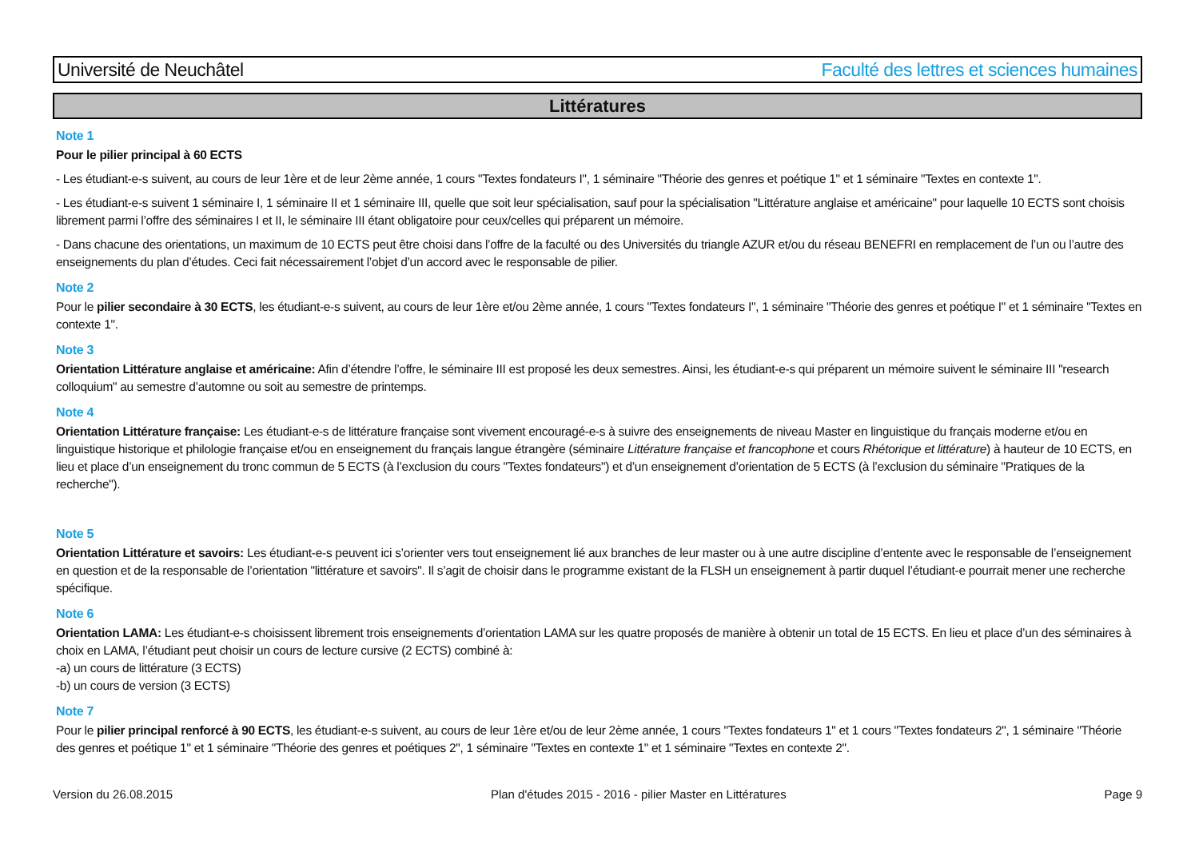Université de Neuchâtel Faculté des lettres et sciences humaines
Littératures
Note 1
Pour le pilier principal à 60 ECTS
- Les étudiant-e-s suivent, au cours de leur 1ère et de leur 2ème année, 1 cours "Textes fondateurs I", 1 séminaire "Théorie des genres et poétique 1" et 1 séminaire "Textes en contexte 1".
- Les étudiant-e-s suivent 1 séminaire I, 1 séminaire II et 1 séminaire III, quelle que soit leur spécialisation, sauf pour la spécialisation "Littérature anglaise et américaine" pour laquelle 10 ECTS sont choisis librement parmi l’offre des séminaires I et II, le séminaire III étant obligatoire pour ceux/celles qui préparent un mémoire.
- Dans chacune des orientations, un maximum de 10 ECTS peut être choisi dans l’offre de la faculté ou des Universités du triangle AZUR et/ou du réseau BENEFRI en remplacement de l’un ou l’autre des enseignements du plan d’études. Ceci fait nécessairement l’objet d’un accord avec le responsable de pilier.
Note 2
Pour le pilier secondaire à 30 ECTS, les étudiant-e-s suivent, au cours de leur 1ère et/ou 2ème année, 1 cours "Textes fondateurs I", 1 séminaire "Théorie des genres et poétique I" et 1 séminaire "Textes en contexte 1".
Note 3
Orientation Littérature anglaise et américaine: Afin d’étendre l’offre, le séminaire III est proposé les deux semestres. Ainsi, les étudiant-e-s qui préparent un mémoire suivent le séminaire III "research colloquium" au semestre d’automne ou soit au semestre de printemps.
Note 4
Orientation Littérature française: Les étudiant-e-s de littérature française sont vivement encouragé-e-s à suivre des enseignements de niveau Master en linguistique du français moderne et/ou en linguistique historique et philologie française et/ou en enseignement du français langue étrangère (séminaire Littérature française et francophone et cours Rhétorique et littérature) à hauteur de 10 ECTS, en lieu et place d’un enseignement du tronc commun de 5 ECTS (à l’exclusion du cours "Textes fondateurs") et d’un enseignement d’orientation de 5 ECTS (à l’exclusion du séminaire "Pratiques de la recherche").
Note 5
Orientation Littérature et savoirs: Les étudiant-e-s peuvent ici s’orienter vers tout enseignement lié aux branches de leur master ou à une autre discipline d’entente avec le responsable de l’enseignement en question et de la responsable de l’orientation "littérature et savoirs". Il s’agit de choisir dans le programme existant de la FLSH un enseignement à partir duquel l’étudiant-e pourrait mener une recherche spécifique.
Note 6
Orientation LAMA: Les étudiant-e-s choisissent librement trois enseignements d’orientation LAMA sur les quatre proposés de manière à obtenir un total de 15 ECTS. En lieu et place d’un des séminaires à choix en LAMA, l’étudiant peut choisir un cours de lecture cursive (2 ECTS) combiné à:
-a) un cours de littérature (3 ECTS)
-b) un cours de version (3 ECTS)
Note 7
Pour le pilier principal renforcé à 90 ECTS, les étudiant-e-s suivent, au cours de leur 1ère et/ou de leur 2ème année, 1 cours "Textes fondateurs 1" et 1 cours "Textes fondateurs 2", 1 séminaire "Théorie des genres et poétique 1" et 1 séminaire "Théorie des genres et poétiques 2", 1 séminaire "Textes en contexte 1" et 1 séminaire "Textes en contexte 2".
Version du 26.08.2015 Plan d'études 2015 - 2016 - pilier Master en Littératures Page 9